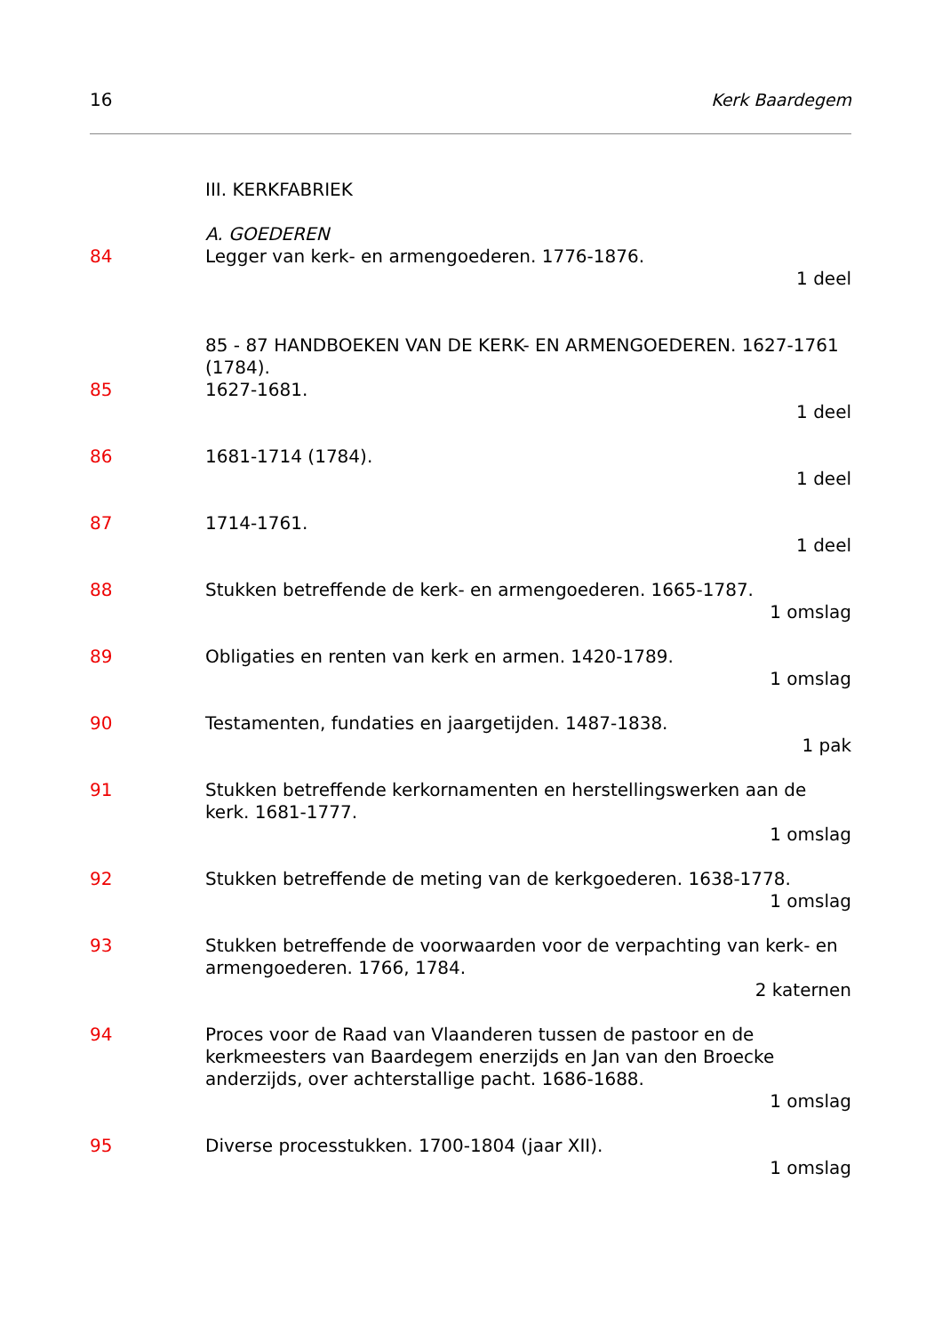16 Kerk Baardegem
III. KERKFABRIEK
A. GOEDEREN
84 Legger van kerk- en armengoederen. 1776-1876.
1 deel
85 - 87 HANDBOEKEN VAN DE KERK- EN ARMENGOEDEREN. 1627-1761 (1784).
85 1627-1681.
1 deel
86 1681-1714 (1784).
1 deel
87 1714-1761.
1 deel
88 Stukken betreffende de kerk- en armengoederen. 1665-1787.
1 omslag
89 Obligaties en renten van kerk en armen. 1420-1789.
1 omslag
90 Testamenten, fundaties en jaargetijden. 1487-1838.
1 pak
91 Stukken betreffende kerkornamenten en herstellingswerken aan de kerk. 1681-1777.
1 omslag
92 Stukken betreffende de meting van de kerkgoederen. 1638-1778.
1 omslag
93 Stukken betreffende de voorwaarden voor de verpachting van kerk- en armengoederen. 1766, 1784.
2 katernen
94 Proces voor de Raad van Vlaanderen tussen de pastoor en de kerkmeesters van Baardegem enerzijds en Jan van den Broecke anderzijds, over achterstallige pacht. 1686-1688.
1 omslag
95 Diverse processtukken. 1700-1804 (jaar XII).
1 omslag